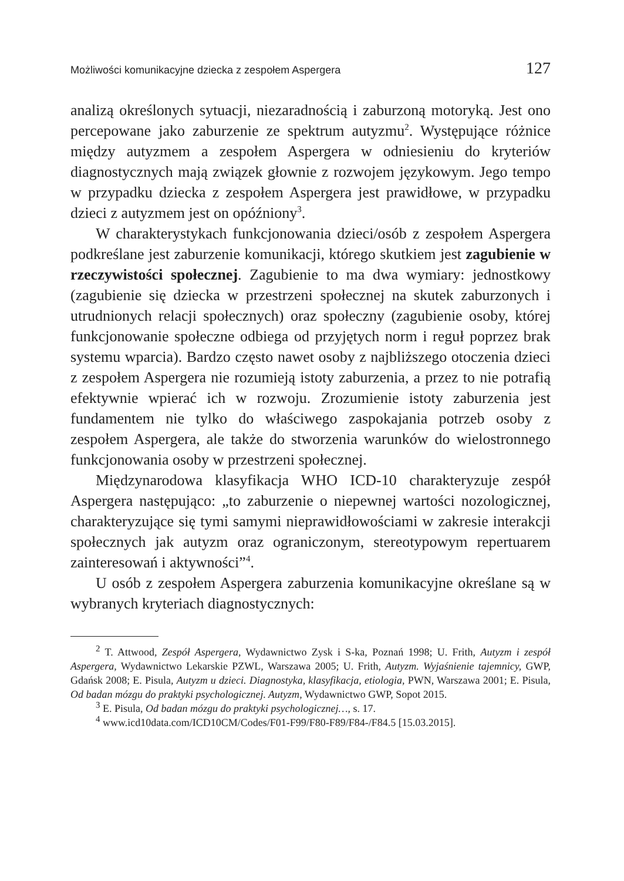Możliwości komunikacyjne dziecka z zespołem Aspergera 127
analizą określonych sytuacji, niezaradnością i zaburzoną motoryką. Jest ono percepowane jako zaburzenie ze spektrum autyzmu<sup>2</sup>. Występujące różnice między autyzmem a zespołem Aspergera w odniesieniu do kryteriów diagnostycznych mają związek głownie z rozwojem językowym. Jego tempo w przypadku dziecka z zespołem Aspergera jest prawidłowe, w przypadku dzieci z autyzmem jest on opóźniony<sup>3</sup>.
W charakterystykach funkcjonowania dzieci/osób z zespołem Aspergera podkreślane jest zaburzenie komunikacji, którego skutkiem jest zagubienie w rzeczywistości społecznej. Zagubienie to ma dwa wymiary: jednostkowy (zagubienie się dziecka w przestrzeni społecznej na skutek zaburzonych i utrudnionych relacji społecznych) oraz społeczny (zagubienie osoby, której funkcjonowanie społeczne odbiega od przyjętych norm i reguł poprzez brak systemu wparcia). Bardzo często nawet osoby z najbliższego otoczenia dzieci z zespołem Aspergera nie rozumieją istoty zaburzenia, a przez to nie potrafią efektywnie wpierać ich w rozwoju. Zrozumienie istoty zaburzenia jest fundamentem nie tylko do właściwego zaspokajania potrzeb osoby z zespołem Aspergera, ale także do stworzenia warunków do wielostronnego funkcjonowania osoby w przestrzeni społecznej.
Międzynarodowa klasyfikacja WHO ICD-10 charakteryzuje zespół Aspergera następująco: „to zaburzenie o niepewnej wartości nozologicznej, charakteryzujące się tymi samymi nieprawidłowościami w zakresie interakcji społecznych jak autyzm oraz ograniczonym, stereotypowym repertuarem zainteresowań i aktywności”<sup>4</sup>.
U osób z zespołem Aspergera zaburzenia komunikacyjne określane są w wybranych kryteriach diagnostycznych:
<sup>2</sup> T. Attwood, Zespół Aspergera, Wydawnictwo Zysk i S-ka, Poznań 1998; U. Frith, Autyzm i zespół Aspergera, Wydawnictwo Lekarskie PZWL, Warszawa 2005; U. Frith, Autyzm. Wyjaśnienie tajemnicy, GWP, Gdańsk 2008; E. Pisula, Autyzm u dzieci. Diagnostyka, klasyfikacja, etiologia, PWN, Warszawa 2001; E. Pisula, Od badan mózgu do praktyki psychologicznej. Autyzm, Wydawnictwo GWP, Sopot 2015.
<sup>3</sup> E. Pisula, Od badan mózgu do praktyki psychologicznej…, s. 17.
<sup>4</sup> www.icd10data.com/ICD10CM/Codes/F01-F99/F80-F89/F84-/F84.5 [15.03.2015].